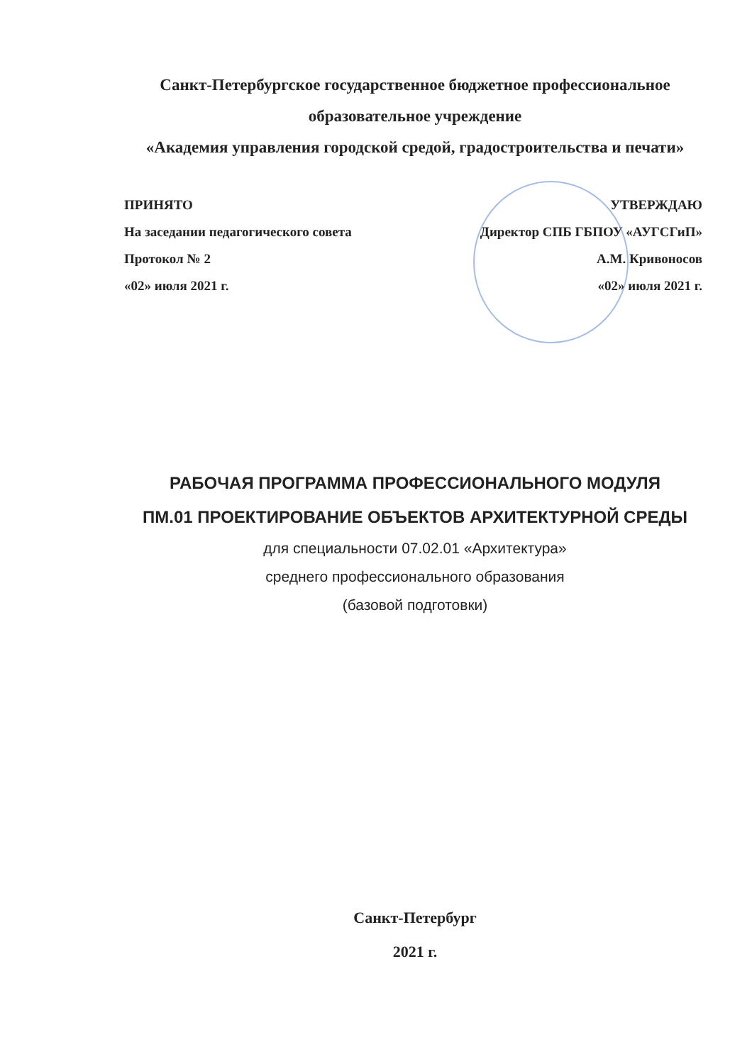Санкт-Петербургское государственное бюджетное профессиональное
образовательное учреждение
«Академия управления городской средой, градостроительства и печати»
ПРИНЯТО
На заседании педагогического совета
Протокол № 2
«02» июля 2021 г.
УТВЕРЖДАЮ
Директор СПБ ГБПОУ «АУГСГиП»
А.М. Кривоносов
«02» июля 2021 г.
РАБОЧАЯ ПРОГРАММА ПРОФЕССИОНАЛЬНОГО МОДУЛЯ
ПМ.01 ПРОЕКТИРОВАНИЕ ОБЪЕКТОВ АРХИТЕКТУРНОЙ СРЕДЫ
для специальности 07.02.01 «Архитектура»
среднего профессионального образования
(базовой подготовки)
Санкт-Петербург
2021 г.